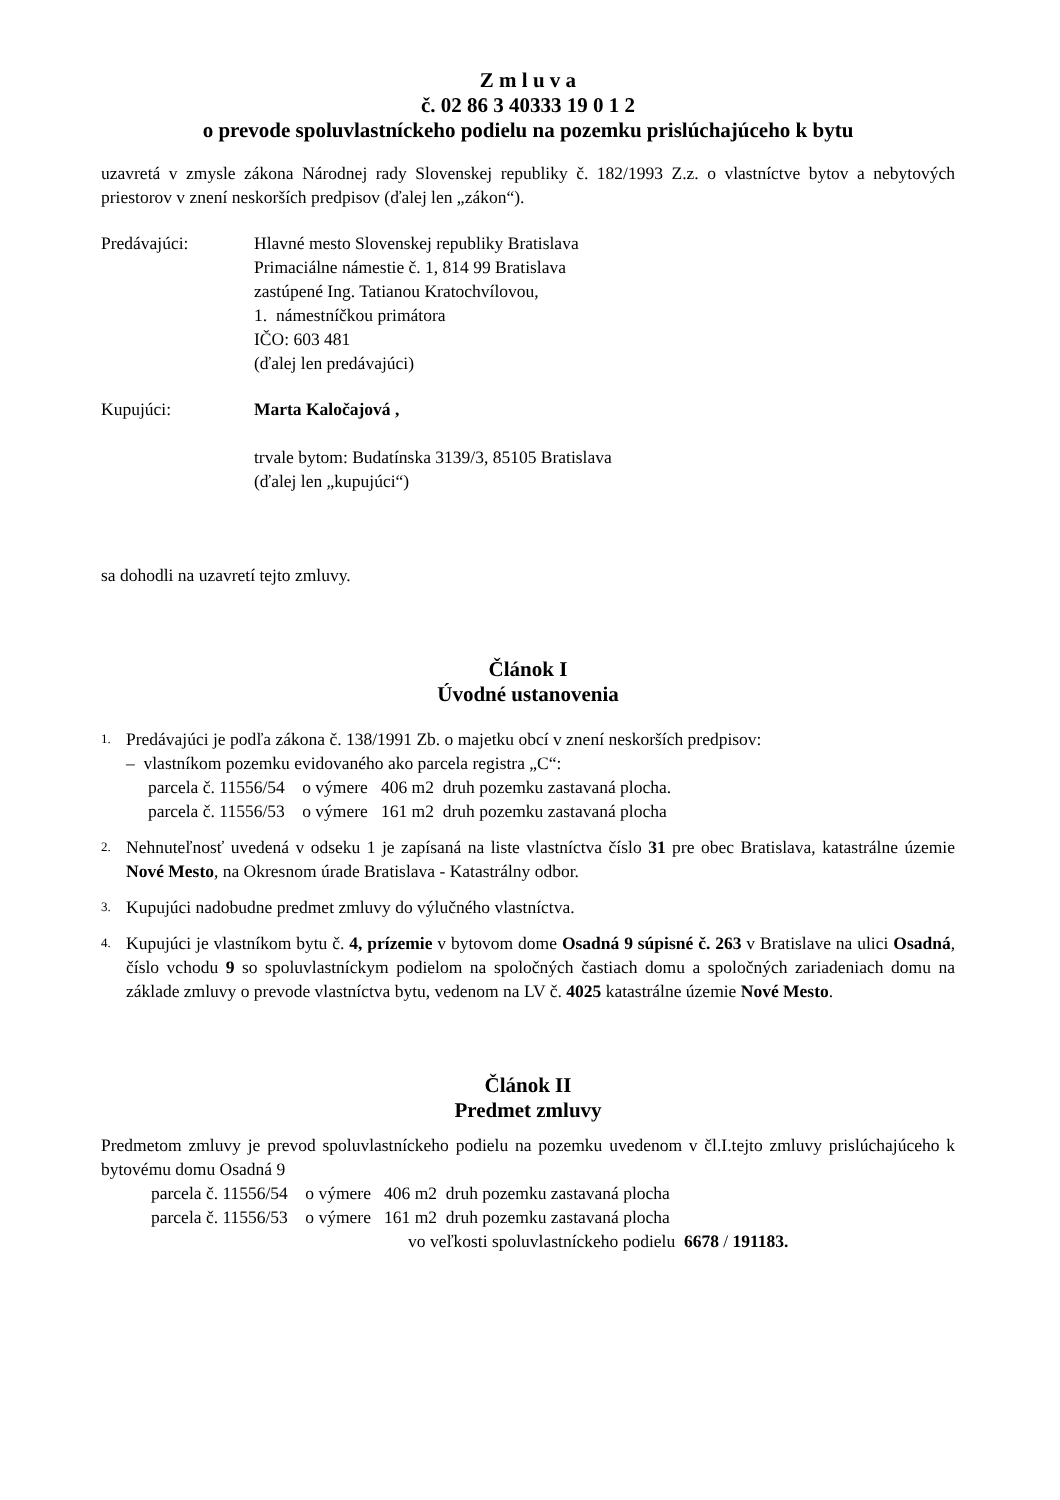Z m l u v a
č. 02 86 3 40333 19 0 1 2
o prevode spoluvlastníckeho podielu na pozemku prislúchajúceho k bytu
uzavretá v zmysle zákona Národnej rady Slovenskej republiky č. 182/1993 Z.z. o vlastníctve bytov a nebytových priestorov v znení neskorších predpisov (ďalej len „zákon“).
Predávajúci: Hlavné mesto Slovenskej republiky Bratislava
Primaciálne námestie č. 1, 814 99 Bratislava
zastúpené Ing. Tatianou Kratochvílovou,
1. námestníčkou primátora
IČO: 603 481
(ďalej len predávajúci)
Kupujúci: Marta Kaločajová ,
trvale bytom: Budatínska 3139/3, 85105 Bratislava
(ďalej len „kupujúci“)
sa dohodli na uzavretí tejto zmluvy.
Článok I
Úvodné ustanovenia
1.
Predávajúci je podľa zákona č. 138/1991 Zb. o majetku obcí v znení neskorších predpisov:
– vlastníkom pozemku evidovaného ako parcela registra „C“:
parcela č. 11556/54 o výmere 406 m2 druh pozemku zastavaná plocha.
parcela č. 11556/53 o výmere 161 m2 druh pozemku zastavaná plocha
2.
Nehnuteľnosť uvedená v odseku 1 je zapísaná na liste vlastníctva číslo 31 pre obec Bratislava, katastrálne územie Nové Mesto, na Okresnom úrade Bratislava - Katastrálny odbor.
3.
Kupujúci nadobudne predmet zmluvy do výlučného vlastníctva.
4.
Kupujúci je vlastníkom bytu č. 4, prízemie v bytovom dome Osadná 9 súpisné č. 263 v Bratislave na ulici Osadná, číslo vchodu 9 so spoluvlastníckym podielom na spoločných častiach domu a spoločných zariadeniach domu na základe zmluvy o prevode vlastníctva bytu, vedenom na LV č. 4025 katastrálne územie Nové Mesto.
Článok II
Predmet zmluvy
Predmetom zmluvy je prevod spoluvlastníckeho podielu na pozemku uvedenom v čl.I.tejto zmluvy prislúchajúceho k bytovému domu Osadná 9
parcela č. 11556/54 o výmere 406 m2 druh pozemku zastavaná plocha
parcela č. 11556/53 o výmere 161 m2 druh pozemku zastavaná plocha
vo veľkosti spoluvlastníckeho podielu 6678 / 191183.